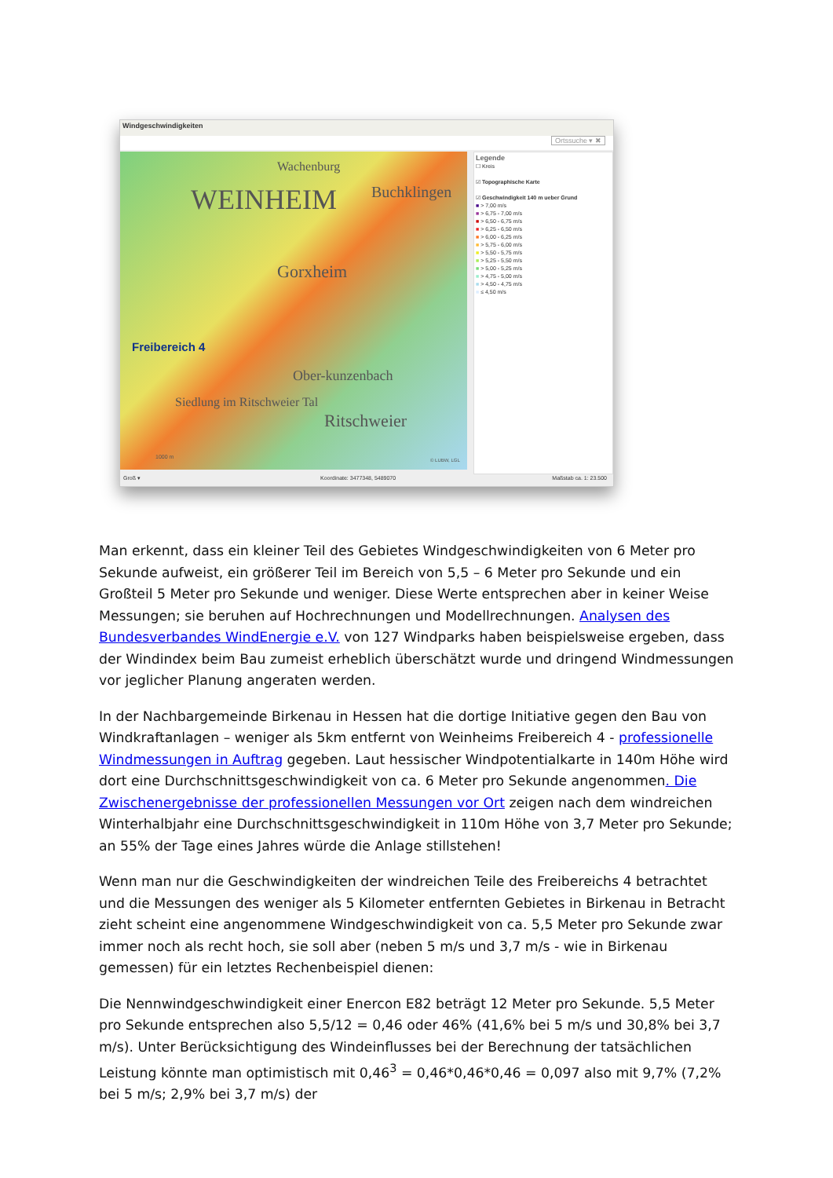Windgeschwindigkeiten
Ortssuche ▾ ✖
WEINHEIM Buchklingen
Wachenburg
Gorxheim
Freibereich 4
Ober-kunzenbach
Siedlung im Ritschweier Tal
Ritschweier
1000 m
© LUBW, LGL
Legende
☐ Kreis
☑ Topographische Karte
☑ Geschwindigkeit 140 m ueber Grund
■ > 7,00 m/s
■ > 6,75 - 7,00 m/s
■ > 6,50 - 6,75 m/s
■ > 6,25 - 6,50 m/s
■ > 6,00 - 6,25 m/s
■ > 5,75 - 6,00 m/s
■ > 5,50 - 5,75 m/s
■ > 5,25 - 5,50 m/s
■ > 5,00 - 5,25 m/s
■ > 4,75 - 5,00 m/s
■ > 4,50 - 4,75 m/s
■ ≤ 4,50 m/s
Groß ▾ Koordinate: 3477348, 5489070 Maßstab ca. 1: 23.500
Man erkennt, dass ein kleiner Teil des Gebietes Windgeschwindigkeiten von 6 Meter pro Sekunde aufweist, ein größerer Teil im Bereich von 5,5 – 6 Meter pro Sekunde und ein Großteil 5 Meter pro Sekunde und weniger. Diese Werte entsprechen aber in keiner Weise Messungen; sie beruhen auf Hochrechnungen und Modellrechnungen. Analysen des Bundesverbandes WindEnergie e.V. von 127 Windparks haben beispielsweise ergeben, dass der Windindex beim Bau zumeist erheblich überschätzt wurde und dringend Windmessungen vor jeglicher Planung angeraten werden.
In der Nachbargemeinde Birkenau in Hessen hat die dortige Initiative gegen den Bau von Windkraftanlagen – weniger als 5km entfernt von Weinheims Freibereich 4 - professionelle Windmessungen in Auftrag gegeben. Laut hessischer Windpotentialkarte in 140m Höhe wird dort eine Durchschnittsgeschwindigkeit von ca. 6 Meter pro Sekunde angenommen. Die Zwischenergebnisse der professionellen Messungen vor Ort zeigen nach dem windreichen Winterhalbjahr eine Durchschnittsgeschwindigkeit in 110m Höhe von 3,7 Meter pro Sekunde; an 55% der Tage eines Jahres würde die Anlage stillstehen!
Wenn man nur die Geschwindigkeiten der windreichen Teile des Freibereichs 4 betrachtet und die Messungen des weniger als 5 Kilometer entfernten Gebietes in Birkenau in Betracht zieht scheint eine angenommene Windgeschwindigkeit von ca. 5,5 Meter pro Sekunde zwar immer noch als recht hoch, sie soll aber (neben 5 m/s und 3,7 m/s - wie in Birkenau gemessen) für ein letztes Rechenbeispiel dienen:
Die Nennwindgeschwindigkeit einer Enercon E82 beträgt 12 Meter pro Sekunde. 5,5 Meter pro Sekunde entsprechen also 5,5/12 = 0,46 oder 46% (41,6% bei 5 m/s und 30,8% bei 3,7 m/s). Unter Berücksichtigung des Windeinflusses bei der Berechnung der tatsächlichen Leistung könnte man optimistisch mit 0,46<sup>3</sup> = 0,46*0,46*0,46 = 0,097 also mit 9,7% (7,2% bei 5 m/s; 2,9% bei 3,7 m/s) der